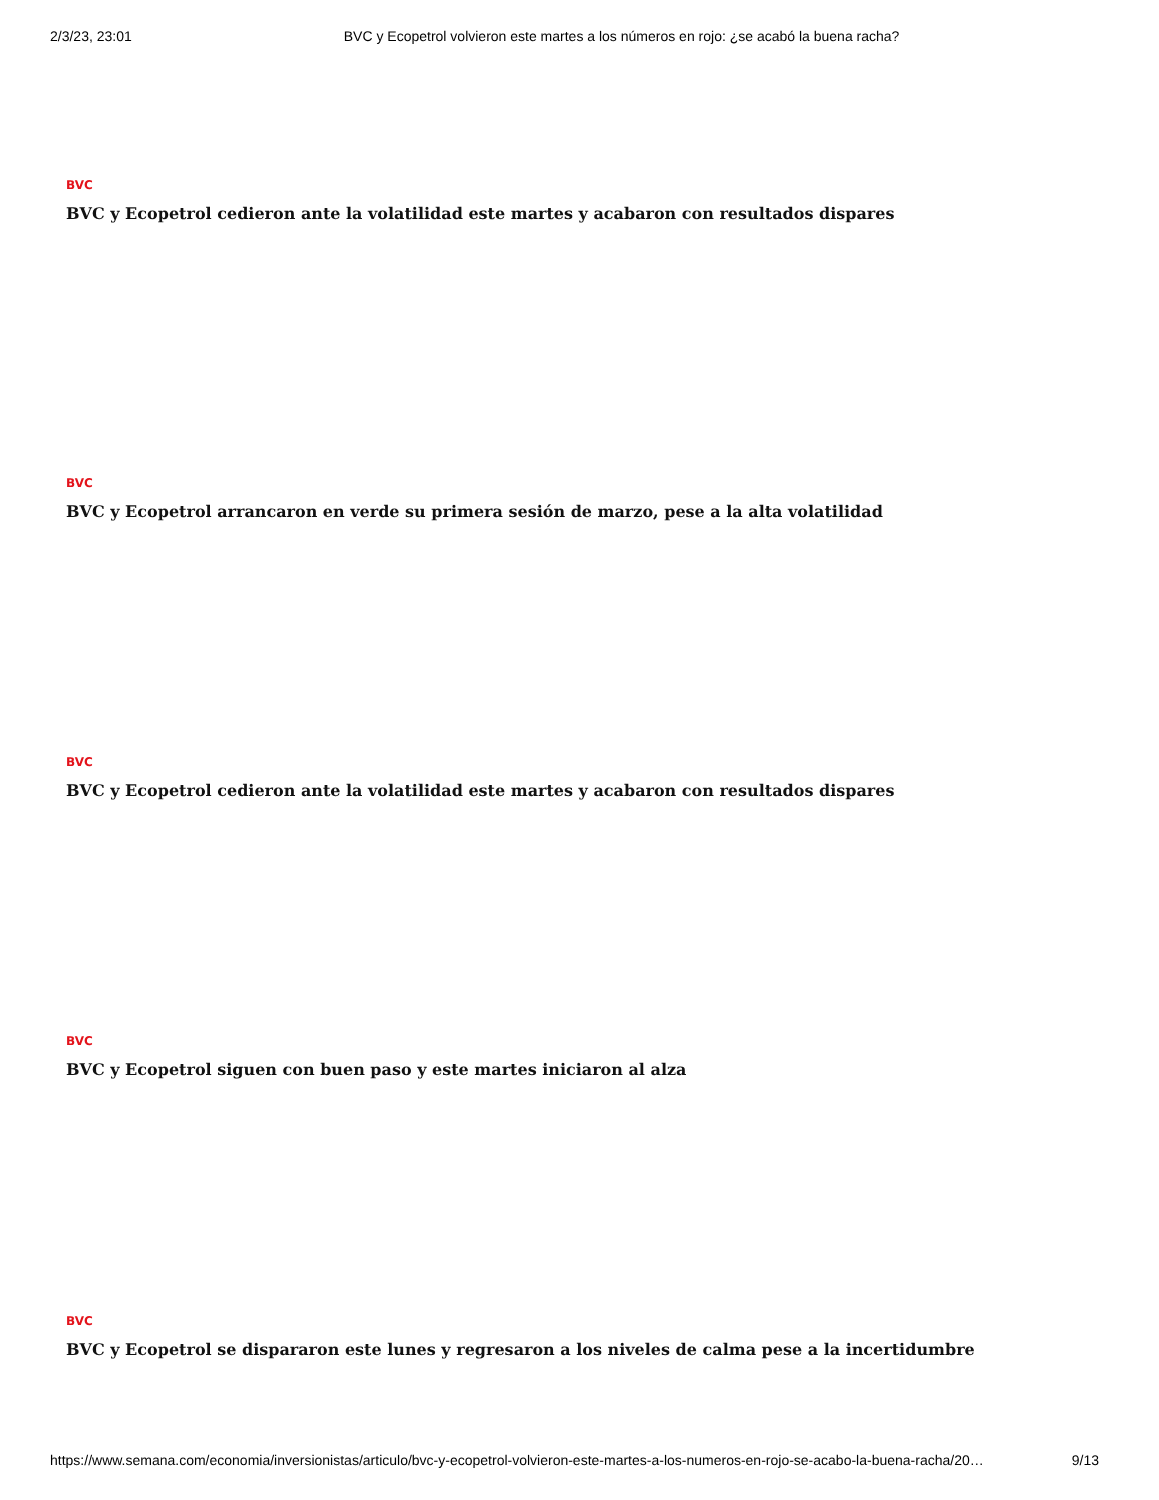2/3/23, 23:01 BVC y Ecopetrol volvieron este martes a los números en rojo: ¿se acabó la buena racha?
BVC
BVC y Ecopetrol cedieron ante la volatilidad este martes y acabaron con resultados dispares
BVC
BVC y Ecopetrol arrancaron en verde su primera sesión de marzo, pese a la alta volatilidad
BVC
BVC y Ecopetrol cedieron ante la volatilidad este martes y acabaron con resultados dispares
BVC
BVC y Ecopetrol siguen con buen paso y este martes iniciaron al alza
BVC
BVC y Ecopetrol se dispararon este lunes y regresaron a los niveles de calma pese a la incertidumbre
https://www.semana.com/economia/inversionistas/articulo/bvc-y-ecopetrol-volvieron-este-martes-a-los-numeros-en-rojo-se-acabo-la-buena-racha/20… 9/13